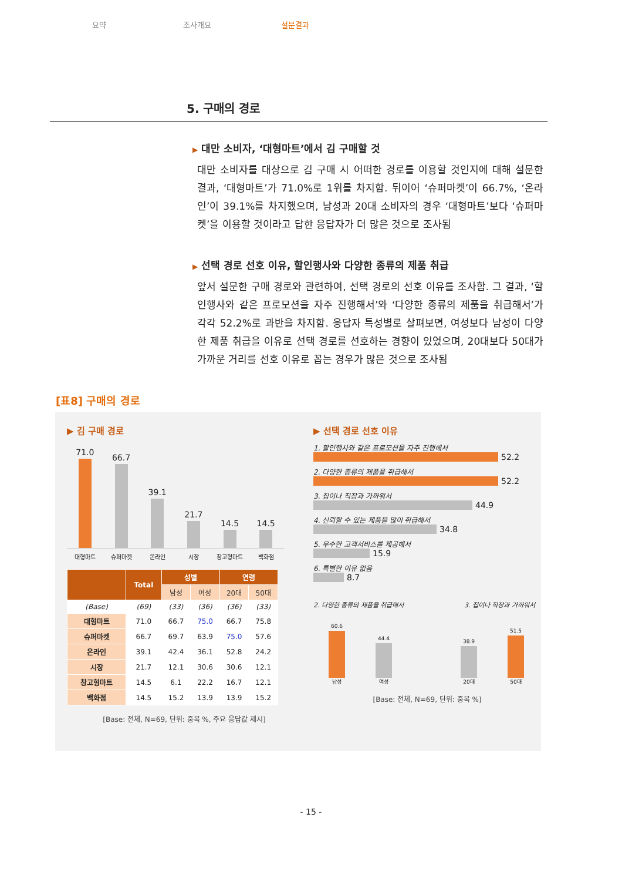요약 조사개요 설문결과
5. 구매의 경로
▶ 대만 소비자, ‘대형마트’에서 김 구매할 것
대만 소비자를 대상으로 김 구매 시 어떠한 경로를 이용할 것인지에 대해 설문한 결과, ‘대형마트’가 71.0%로 1위를 차지함. 뒤이어 ‘슈퍼마켓’이 66.7%, ‘온라인’이 39.1%를 차지했으며, 남성과 20대 소비자의 경우 ‘대형마트’보다 ‘슈퍼마켓’을 이용할 것이라고 답한 응답자가 더 많은 것으로 조사됨
▶ 선택 경로 선호 이유, 할인행사와 다양한 종류의 제품 취급
앞서 설문한 구매 경로와 관련하여, 선택 경로의 선호 이유를 조사함. 그 결과, ‘할인행사와 같은 프로모션을 자주 진행해서’와 ‘다양한 종류의 제품을 취급해서’가 각각 52.2%로 과반을 차지함. 응답자 특성별로 살펴보면, 여성보다 남성이 다양한 제품 취급을 이유로 선택 경로를 선호하는 경향이 있었으며, 20대보다 50대가 가까운 거리를 선호 이유로 꼽는 경우가 많은 것으로 조사됨
[표8] 구매의 경로
▶ 김 구매 경로
71.0
66.7
39.1
21.7
14.5
14.5
대형마트 슈퍼마켓 온라인 시장 창고형마트 백화점
| | Total | 성별 | | 연령 | |
| --- | --- | --- | --- | --- | --- |
| | | 남성 | 여성 | 20대 | 50대 |
| (Base) | (69) | (33) | (36) | (36) | (33) |
| 대형마트 | 71.0 | 66.7 | 75.0 | 66.7 | 75.8 |
| 슈퍼마켓 | 66.7 | 69.7 | 63.9 | 75.0 | 57.6 |
| 온라인 | 39.1 | 42.4 | 36.1 | 52.8 | 24.2 |
| 시장 | 21.7 | 12.1 | 30.6 | 30.6 | 12.1 |
| 창고형마트 | 14.5 | 6.1 | 22.2 | 16.7 | 12.1 |
| 백화점 | 14.5 | 15.2 | 13.9 | 13.9 | 15.2 |
[Base: 전체, N=69, 단위: 중복 %, 주요 응답값 제시]
▶ 선택 경로 선호 이유
1. 할인행사와 같은 프로모션을 자주 진행해서
52.2
2. 다양한 종류의 제품을 취급해서
52.2
3. 집이나 직장과 가까워서
44.9
4. 신뢰할 수 있는 제품을 많이 취급해서
34.8
5. 우수한 고객서비스를 제공해서
15.9
6. 특별한 이유 없음
8.7
2. 다양한 종류의 제품을 취급해서 3. 집이나 직장과 가까워서
60.6 남성
44.4 여성
38.9 20대
51.5 50대
[Base: 전체, N=69, 단위: 중복 %]
- 15 -